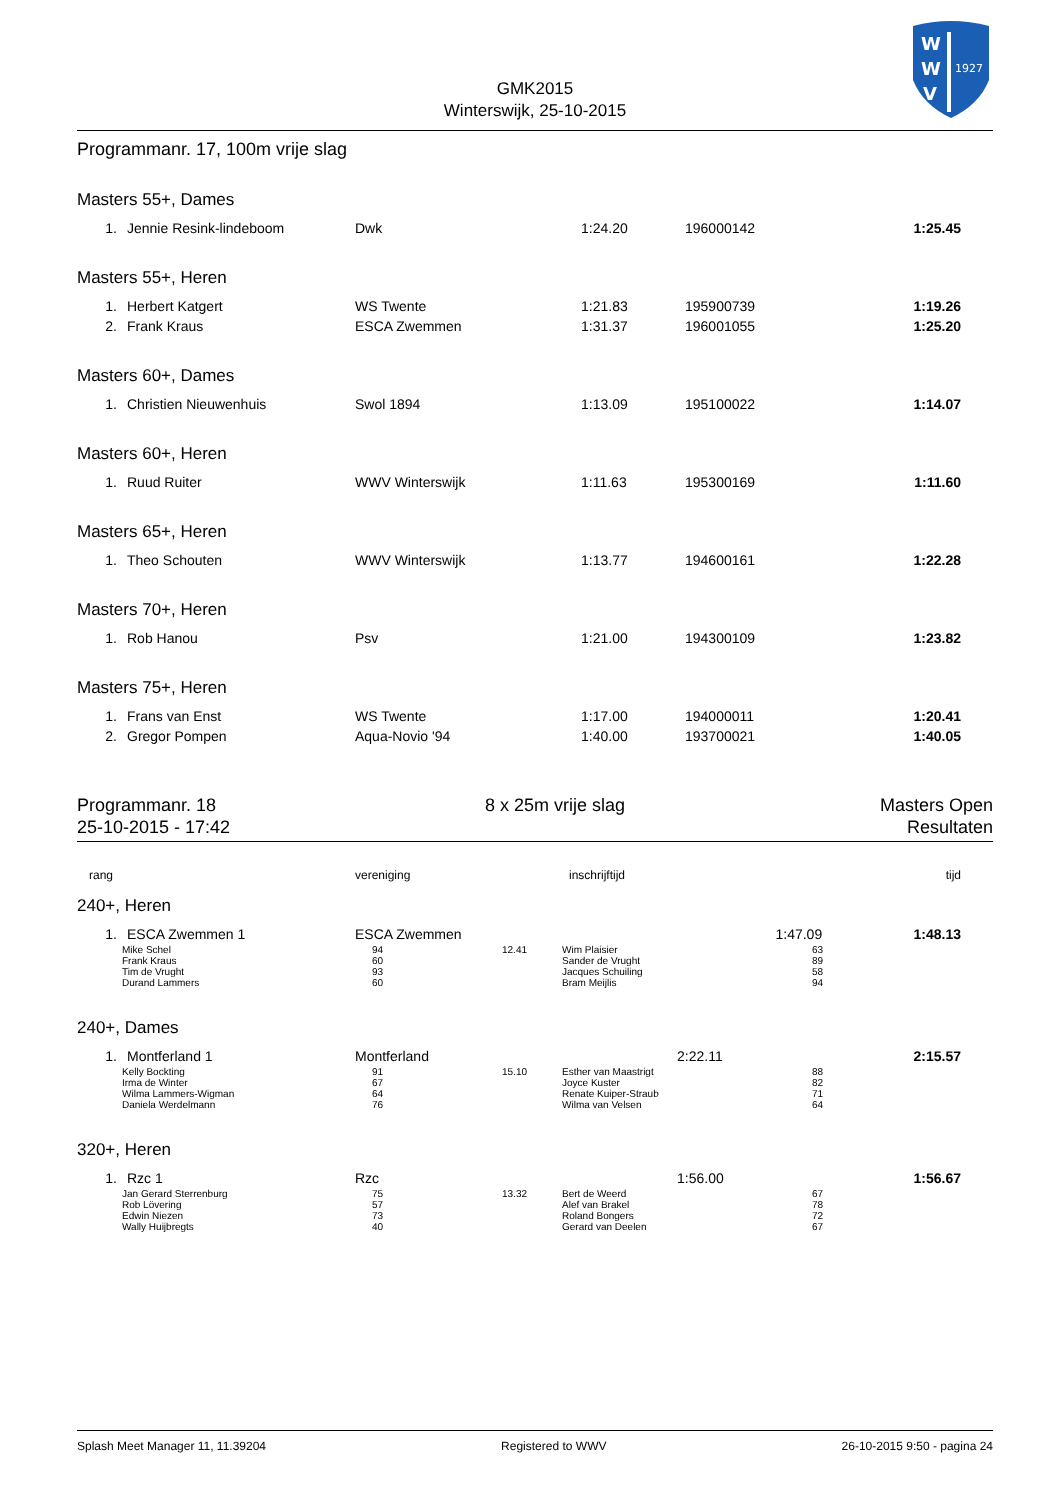W
W
V
1927
GMK2015
Winterswijk, 25-10-2015
Programmanr. 17, 100m vrije slag
Masters 55+, Dames
| 1. | Jennie Resink-lindeboom | Dwk | 1:24.20 | 196000142 | 1:25.45 |
Masters 55+, Heren
| 1. | Herbert Katgert | WS Twente | 1:21.83 | 195900739 | 1:19.26 |
| 2. | Frank Kraus | ESCA Zwemmen | 1:31.37 | 196001055 | 1:25.20 |
Masters 60+, Dames
| 1. | Christien Nieuwenhuis | Swol 1894 | 1:13.09 | 195100022 | 1:14.07 |
Masters 60+, Heren
| 1. | Ruud Ruiter | WWV Winterswijk | 1:11.63 | 195300169 | 1:11.60 |
Masters 65+, Heren
| 1. | Theo Schouten | WWV Winterswijk | 1:13.77 | 194600161 | 1:22.28 |
Masters 70+, Heren
| 1. | Rob Hanou | Psv | 1:21.00 | 194300109 | 1:23.82 |
Masters 75+, Heren
| 1. | Frans van Enst | WS Twente | 1:17.00 | 194000011 | 1:20.41 |
| 2. | Gregor Pompen | Aqua-Novio '94 | 1:40.00 | 193700021 | 1:40.05 |
Programmanr. 18
25-10-2015 - 17:42
8 x 25m vrije slag Masters Open
Resultaten
| rang | vereniging | inschrijftijd | tijd |
240+, Heren
| 1. | ESCA Zwemmen 1 | ESCA Zwemmen | 1:47.09 | 1:48.13 |
| | Mike Schel | 94 | 12.41 | Wim Plaisier | 63 |
| | Frank Kraus | 60 | | Sander de Vrught | 89 |
| | Tim de Vrught | 93 | | Jacques Schuiling | 58 |
| | Durand Lammers | 60 | | Bram Meijlis | 94 |
240+, Dames
| 1. | Montferland 1 | Montferland | 2:22.11 | 2:15.57 |
| | Kelly Bockting | 91 | 15.10 | Esther van Maastrigt | 88 |
| | Irma de Winter | 67 | | Joyce Kuster | 82 |
| | Wilma Lammers-Wigman | 64 | | Renate Kuiper-Straub | 71 |
| | Daniela Werdelmann | 76 | | Wilma van Velsen | 64 |
320+, Heren
| 1. | Rzc 1 | Rzc | 1:56.00 | 1:56.67 |
| | Jan Gerard Sterrenburg | 75 | 13.32 | Bert de Weerd | 67 |
| | Rob Lövering | 57 | | Alef van Brakel | 78 |
| | Edwin Niezen | 73 | | Roland Bongers | 72 |
| | Wally Huijbregts | 40 | | Gerard van Deelen | 67 |
Splash Meet Manager 11, 11.39204 Registered to WWV 26-10-2015 9:50 - pagina 24